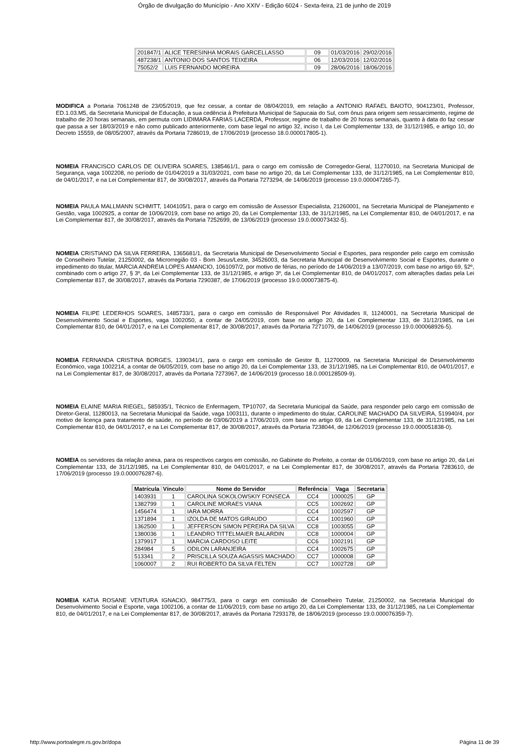Órgão de divulgação do Município - Ano XXIV - Edição 6024 - Sexta-feira, 21 de junho de 2019
| 201847/1 | ALICE TERESINHA MORAIS GARCELLASSO | 09 | 01/03/2016 | 29/02/2016 |
| 487238/1 | ANTONIO DOS SANTOS TEIXEIRA | 06 | 12/03/2016 | 12/02/2016 |
| 75052/2 | LUIS FERNANDO MOREIRA | 09 | 28/06/2016 | 18/06/2016 |
MODIFICA a Portaria 7061248 de 23/05/2019, que fez cessar, a contar de 08/04/2019, em relação a ANTONIO RAFAEL BAIOTO, 904123/01, Professor, ED.1.03.M5, da Secretaria Municipal de Educação, a sua cedência à Prefeitura Municipal de Sapucaia do Sul, com ônus para origem sem ressarcimento, regime de trabalho de 20 horas semanais, em permuta com LIDIMARA FARIAS LACERDA, Professor, regime de trabalho de 20 horas semanais, quanto à data do faz cessar que passa a ser 18/03/2019 e não como publicado anteriormente, com base legal no artigo 32, inciso I, da Lei Complementar 133, de 31/12/1985, e artigo 10, do Decreto 15559, de 08/05/2007, através da Portaria 7286019, de 17/06/2019 (processo 18.0.000017805-1).
NOMEIA FRANCISCO CARLOS DE OLIVEIRA SOARES, 1385461/1, para o cargo em comissão de Corregedor-Geral, 11270010, na Secretaria Municipal de Segurança, vaga 1002208, no período de 01/04/2019 a 31/03/2021, com base no artigo 20, da Lei Complementar 133, de 31/12/1985, na Lei Complementar 810, de 04/01/2017, e na Lei Complementar 817, de 30/08/2017, através da Portaria 7273294, de 14/06/2019 (processo 19.0.000047265-7).
NOMEIA PAULA MALLMANN SCHMITT, 1404105/1, para o cargo em comissão de Assessor Especialista, 21260001, na Secretaria Municipal de Planejamento e Gestão, vaga 1002925, a contar de 10/06/2019, com base no artigo 20, da Lei Complementar 133, de 31/12/1985, na Lei Complementar 810, de 04/01/2017, e na Lei Complementar 817, de 30/08/2017, através da Portaria 7252699, de 13/06/2019 (processo 19.0.000073432-5).
NOMEIA CRISTIANO DA SILVA FERREIRA, 1365681/1, da Secretaria Municipal de Desenvolvimento Social e Esportes, para responder pelo cargo em comissão de Conselheiro Tutelar, 21250002, da Microrregião 03 - Bom Jesus/Leste, 34526003, da Secretaria Municipal de Desenvolvimento Social e Esportes, durante o impedimento do titular, MARCIA ANDREIA LOPES AMANCIO, 1061097/2, por motivo de férias, no período de 14/06/2019 a 13/07/2019, com base no artigo 69, §2º, combinado com o artigo 27, § 3º, da Lei Complementar 133, de 31/12/1985, e artigo 3º, da Lei Complementar 810, de 04/01/2017, com alterações dadas pela Lei Complementar 817, de 30/08/2017, através da Portaria 7290387, de 17/06/2019 (processo 19.0.000073875-4).
NOMEIA FILIPE LEDERHOS SOARES, 1485733/1, para o cargo em comissão de Responsável Por Atividades II, 11240001, na Secretaria Municipal de Desenvolvimento Social e Esportes, vaga 1002050, a contar de 24/05/2019, com base no artigo 20, da Lei Complementar 133, de 31/12/1985, na Lei Complementar 810, de 04/01/2017, e na Lei Complementar 817, de 30/08/2017, através da Portaria 7271079, de 14/06/2019 (processo 19.0.000068926-5).
NOMEIA FERNANDA CRISTINA BORGES, 1390341/1, para o cargo em comissão de Gestor B, 11270009, na Secretaria Municipal de Desenvolvimento Econômico, vaga 1002214, a contar de 06/05/2019, com base no artigo 20, da Lei Complementar 133, de 31/12/1985, na Lei Complementar 810, de 04/01/2017, e na Lei Complementar 817, de 30/08/2017, através da Portaria 7273967, de 14/06/2019 (processo 18.0.000128509-9).
NOMEIA ELAINE MARIA RIEGEL, 585935/1, Técnico de Enfermagem, TP10707, da Secretaria Municipal da Saúde, para responder pelo cargo em comissão de Diretor-Geral, 11280013, na Secretaria Municipal da Saúde, vaga 1003111, durante o impedimento do titular, CAROLINE MACHADO DA SILVEIRA, 519940/4, por motivo de licença para tratamento de saúde, no período de 03/06/2019 a 17/06/2019, com base no artigo 69, da Lei Complementar 133, de 31/12/1985, na Lei Complementar 810, de 04/01/2017, e na Lei Complementar 817, de 30/08/2017, através da Portaria 7238044, de 12/06/2019 (processo 19.0.000051838-0).
NOMEIA os servidores da relação anexa, para os respectivos cargos em comissão, no Gabinete do Prefeito, a contar de 01/06/2019, com base no artigo 20, da Lei Complementar 133, de 31/12/1985, na Lei Complementar 810, de 04/01/2017, e na Lei Complementar 817, de 30/08/2017, através da Portaria 7283610, de 17/06/2019 (processo 19.0.000076287-6).
| Matrícula | Vínculo | Nome do Servidor | Referência | Vaga | Secretaria |
| --- | --- | --- | --- | --- | --- |
| 1403931 | 1 | CAROLINA SOKOLOWSKIY FONSECA | CC4 | 1000025 | GP |
| 1382799 | 1 | CAROLINE MORAES VIANA | CC5 | 1002692 | GP |
| 1456474 | 1 | IARA MORRA | CC4 | 1002597 | GP |
| 1371894 | 1 | IZOLDA DE MATOS GIRAUDO | CC4 | 1001960 | GP |
| 1362500 | 1 | JEFFERSON SIMON PEREIRA DA SILVA | CC8 | 1003055 | GP |
| 1380036 | 1 | LEANDRO TITTELMAIER BALARDIN | CC8 | 1000004 | GP |
| 1379917 | 1 | MARCIA CARDOSO LEITE | CC6 | 1002191 | GP |
| 284984 | 5 | ODILON LARANJEIRA | CC4 | 1002675 | GP |
| 513341 | 2 | PRISCILLA SOUZA AGASSIS MACHADO | CC7 | 1000008 | GP |
| 1060007 | 2 | RUI ROBERTO DA SILVA FELTEN | CC7 | 1002728 | GP |
NOMEIA KATIA ROSANE VENTURA IGNACIO, 984775/3, para o cargo em comissão de Conselheiro Tutelar, 21250002, na Secretaria Municipal do Desenvolvimento Social e Esporte, vaga 1002106, a contar de 11/06/2019, com base no artigo 20, da Lei Complementar 133, de 31/12/1985, na Lei Complementar 810, de 04/01/2017, e na Lei Complementar 817, de 30/08/2017, através da Portaria 7293178, de 18/06/2019 (processo 19.0.000076359-7).
http://www.portoalegre.rs.gov.br/dopa Página 11 de 39